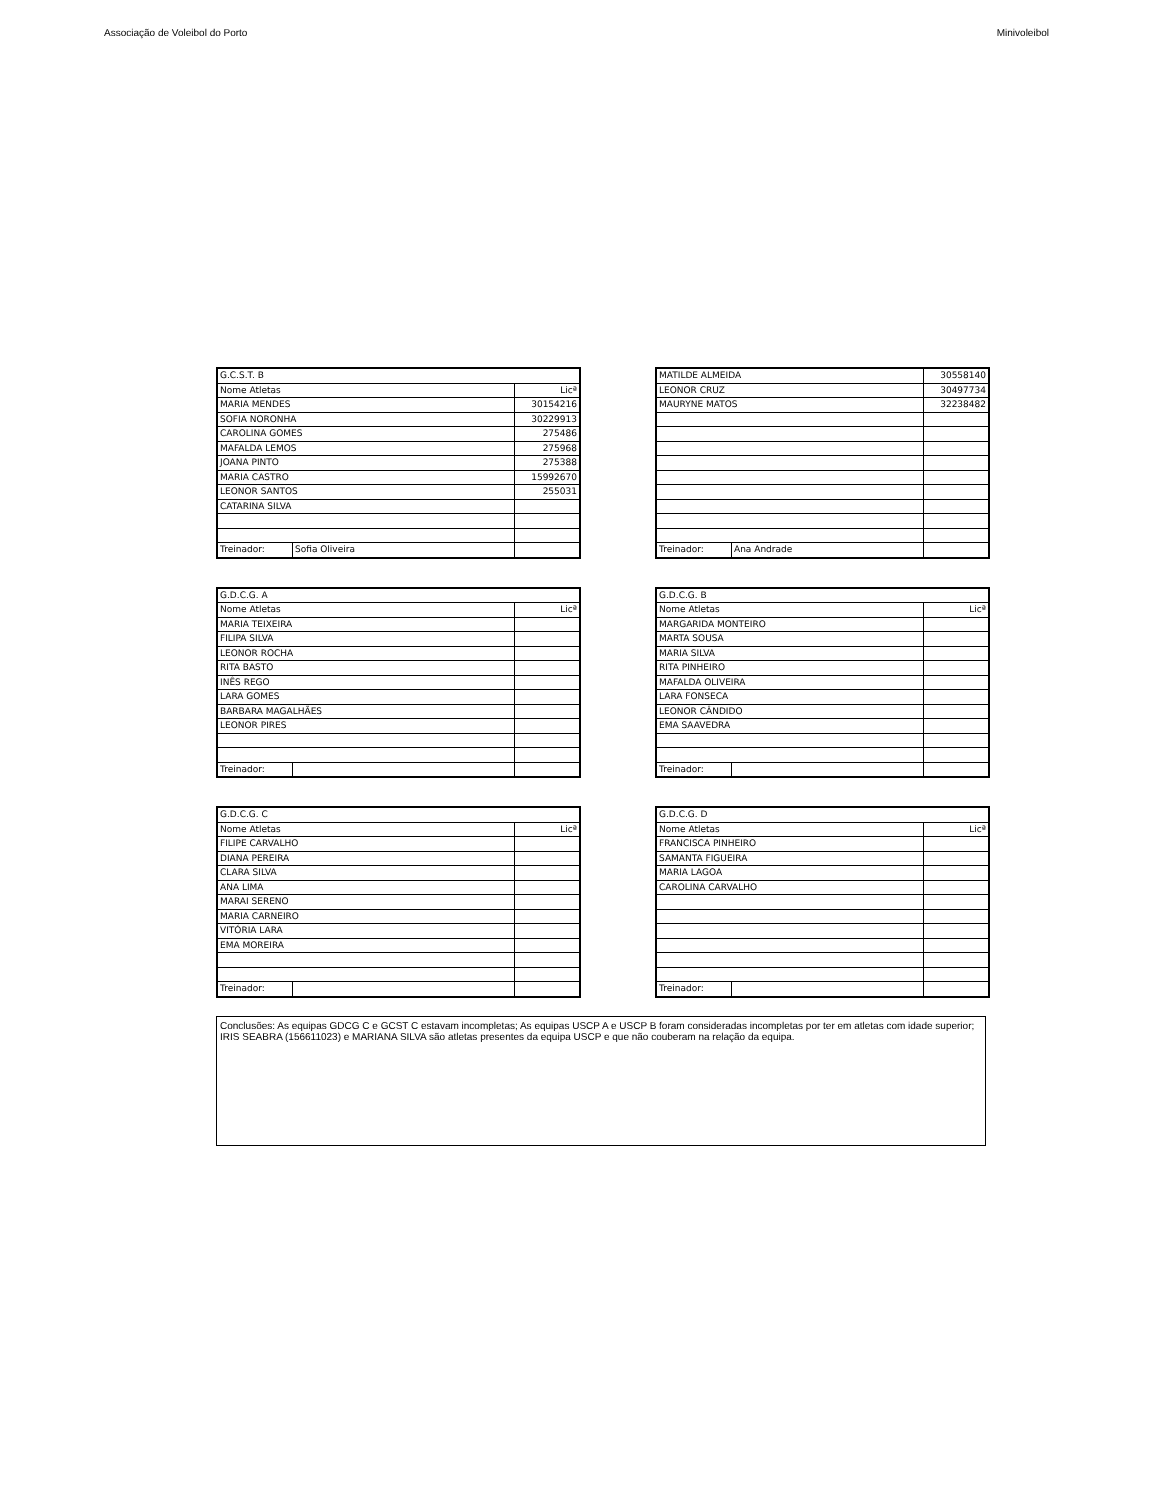Associação de Voleibol do Porto Minivoleibol
| G.C.S.T. B | | |
| Nome Atletas | | Licª |
| MARIA MENDES | | 30154216 |
| SOFIA NORONHA | | 30229913 |
| CAROLINA GOMES | | 275486 |
| MAFALDA LEMOS | | 275968 |
| JOANA PINTO | | 275388 |
| MARIA CASTRO | | 15992670 |
| LEONOR SANTOS | | 255031 |
| CATARINA SILVA | | |
| Treinador: | Sofia Oliveira | |
| MATILDE ALMEIDA | | 30558140 |
| LEONOR CRUZ | | 30497734 |
| MAURYNE MATOS | | 32238482 |
| Treinador: | Ana Andrade | |
| G.D.C.G. A | | |
| Nome Atletas | | Licª |
| MARIA TEIXEIRA | | |
| FILIPA SILVA | | |
| LEONOR ROCHA | | |
| RITA BASTO | | |
| INÊS REGO | | |
| LARA GOMES | | |
| BARBARA MAGALHÃES | | |
| LEONOR PIRES | | |
| Treinador: | | |
| G.D.C.G. B | | |
| Nome Atletas | | Licª |
| MARGARIDA MONTEIRO | | |
| MARTA SOUSA | | |
| MARIA SILVA | | |
| RITA PINHEIRO | | |
| MAFALDA OLIVEIRA | | |
| LARA FONSECA | | |
| LEONOR CÂNDIDO | | |
| EMA SAAVEDRA | | |
| Treinador: | | |
| G.D.C.G. C | | |
| Nome Atletas | | Licª |
| FILIPE CARVALHO | | |
| DIANA PEREIRA | | |
| CLARA SILVA | | |
| ANA LIMA | | |
| MARAI SERENO | | |
| MARIA CARNEIRO | | |
| VITÓRIA LARA | | |
| EMA MOREIRA | | |
| Treinador: | | |
| G.D.C.G. D | | |
| Nome Atletas | | Licª |
| FRANCISCA PINHEIRO | | |
| SAMANTA FIGUEIRA | | |
| MARIA LAGOA | | |
| CAROLINA CARVALHO | | |
| Treinador: | | |
Conclusões: As equipas GDCG C e GCST C estavam incompletas; As equipas USCP A e USCP B foram consideradas incompletas por ter em atletas com idade superior; IRIS SEABRA (156611023) e MARIANA SILVA são atletas presentes da equipa USCP e que não couberam na relação da equipa.